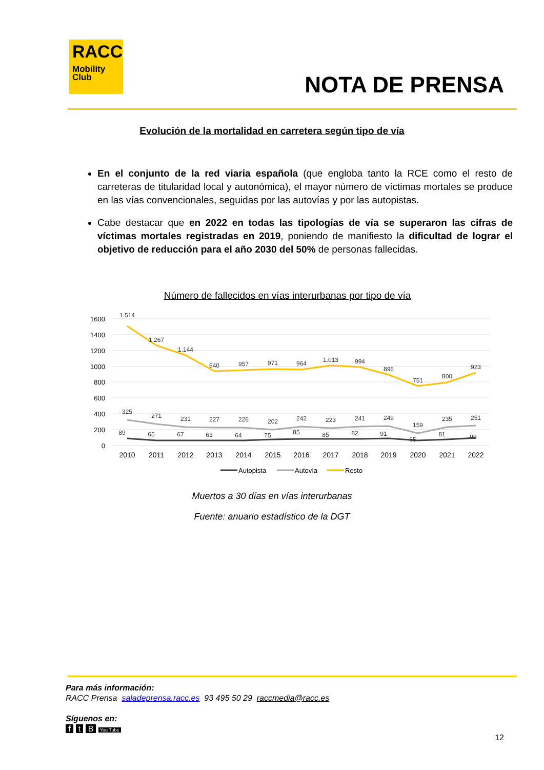RACC
Mobility
Club
NOTA DE PRENSA
Evolución de la mortalidad en carretera según tipo de vía
En el conjunto de la red viaria española (que engloba tanto la RCE como el resto de carreteras de titularidad local y autonómica), el mayor número de víctimas mortales se produce en las vías convencionales, seguidas por las autovías y por las autopistas.
Cabe destacar que en 2022 en todas las tipologías de vía se superaron las cifras de víctimas mortales registradas en 2019, poniendo de manifiesto la dificultad de lograr el objetivo de reducción para el año 2030 del 50% de personas fallecidas.
Número de fallecidos en vías interurbanas por tipo de vía
1600
1400
1200
1000
800
600
400
200
0
1.514
1.267
1.144
940
957
971
964
1.013
994
896
751
800
923
325
271
231
227
226
202
242
223
241
249
159
235
251
89
65
67
63
64
75
85
85
82
91
65
81
99
2010
2011
2012
2013
2014
2015
2016
2017
2018
2019
2020
2021
2022
Autopista
Autovía
Resto
Muertos a 30 días en vías interurbanas
Fuente: anuario estadístico de la DGT
Para más información:
RACC Prensa saladeprensa.racc.es 93 495 50 29 raccmedia@racc.es
Síguenos en:
f t B You Tube
12